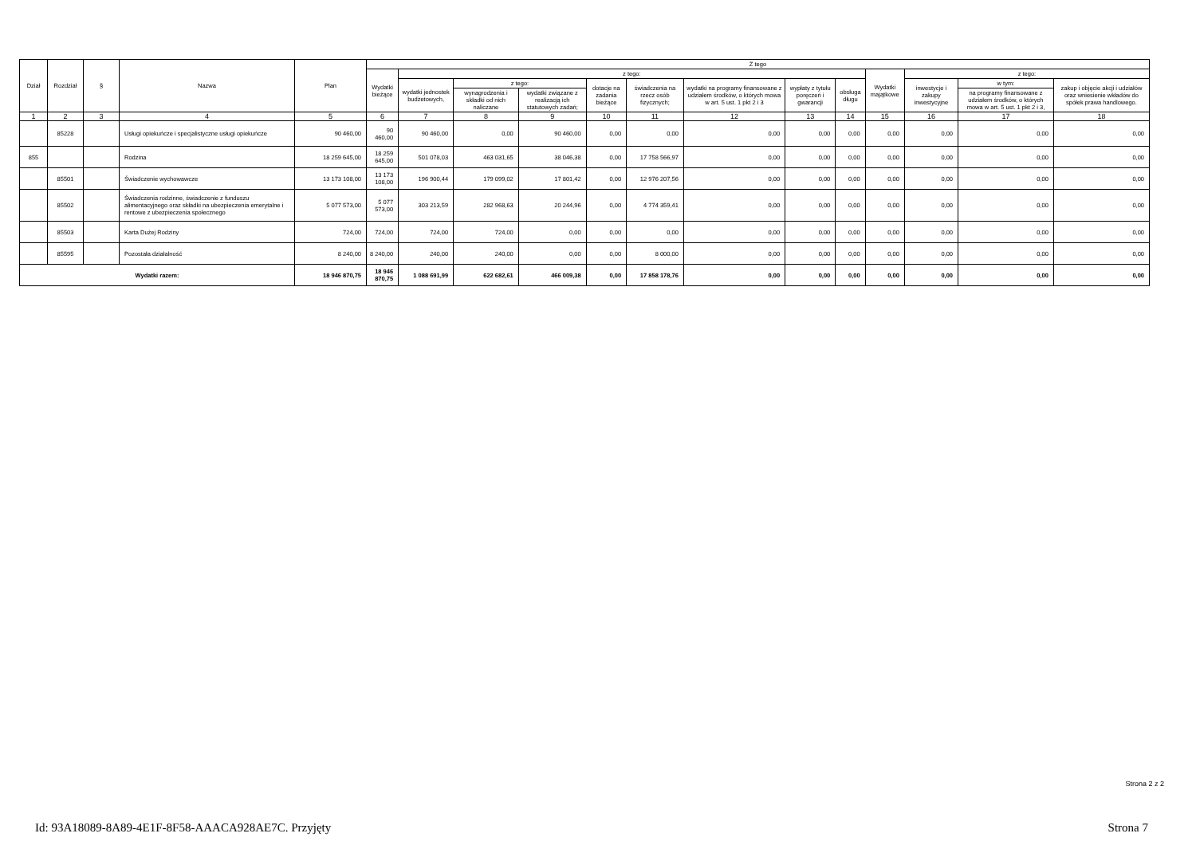| Dział | Rozdział | § | Nazwa | Plan | Z tego | | | | | | | | | | | | |
| --- | --- | --- | --- | --- | --- | --- | --- | --- | --- | --- | --- | --- | --- | --- | --- | --- | --- |
| | | | | | Wydatki bieżące | z tego: | | | | | | | | Wydatki majątkowe | z tego: | | |
| | | | | | | wydatki jednostek budżetowych, | z tego: | | dotacje na zadania bieżące | świadczenia na rzecz osób fizycznych; | wydatki na programy finansowane z udziałem środków, o których mowa w art. 5 ust. 1 pkt 2 i 3 | wypłaty z tytułu poręczeń i gwarancji | obsługa długu | | inwestycje i zakupy inwestycyjne | w tym: | zakup i objęcie akcji i udziałów oraz wniesienie wkładów do spółek prawa handlowego. |
| | | | | | | | wynagrodzenia i składki od nich naliczane | wydatki związane z realizacją ich statutowych zadań; | | | | | | | | na programy finansowane z udziałem środków, o których mowa w art. 5 ust. 1 pkt 2 i 3, | |
| 1 | 2 | 3 | 4 | 5 | 6 | 7 | 8 | 9 | 10 | 11 | 12 | 13 | 14 | 15 | 16 | 17 | 18 |
| | 85228 | | Usługi opiekuńcze i specjalistyczne usługi opiekuńcze | 90 460,00 | 90 460,00 | 90 460,00 | 0,00 | 90 460,00 | 0,00 | 0,00 | 0,00 | 0,00 | 0,00 | 0,00 | 0,00 | 0,00 | 0,00 |
| 855 | | | Rodzina | 18 259 645,00 | 18 259 645,00 | 501 078,03 | 463 031,65 | 38 046,38 | 0,00 | 17 758 566,97 | 0,00 | 0,00 | 0,00 | 0,00 | 0,00 | 0,00 | 0,00 |
| | 85501 | | Świadczenie wychowawcze | 13 173 108,00 | 13 173 108,00 | 196 900,44 | 179 099,02 | 17 801,42 | 0,00 | 12 976 207,56 | 0,00 | 0,00 | 0,00 | 0,00 | 0,00 | 0,00 | 0,00 |
| | 85502 | | Świadczenia rodzinne, świadczenie z funduszu alimentacyjnego oraz składki na ubezpieczenia emerytalne i rentowe z ubezpieczenia społecznego | 5 077 573,00 | 5 077 573,00 | 303 213,59 | 282 968,63 | 20 244,96 | 0,00 | 4 774 359,41 | 0,00 | 0,00 | 0,00 | 0,00 | 0,00 | 0,00 | 0,00 |
| | 85503 | | Karta Dużej Rodziny | 724,00 | 724,00 | 724,00 | 724,00 | 0,00 | 0,00 | 0,00 | 0,00 | 0,00 | 0,00 | 0,00 | 0,00 | 0,00 | 0,00 |
| | 85595 | | Pozostała działalność | 8 240,00 | 8 240,00 | 240,00 | 240,00 | 0,00 | 0,00 | 8 000,00 | 0,00 | 0,00 | 0,00 | 0,00 | 0,00 | 0,00 | 0,00 |
| Wydatki razem: | | | | 18 946 870,75 | 18 946 870,75 | 1 088 691,99 | 622 682,61 | 466 009,38 | 0,00 | 17 858 178,76 | 0,00 | 0,00 | 0,00 | 0,00 | 0,00 | 0,00 | 0,00 |
Strona 2 z 2
Id: 93A18089-8A89-4E1F-8F58-AAACA928AE7C. Przyjęty Strona 7